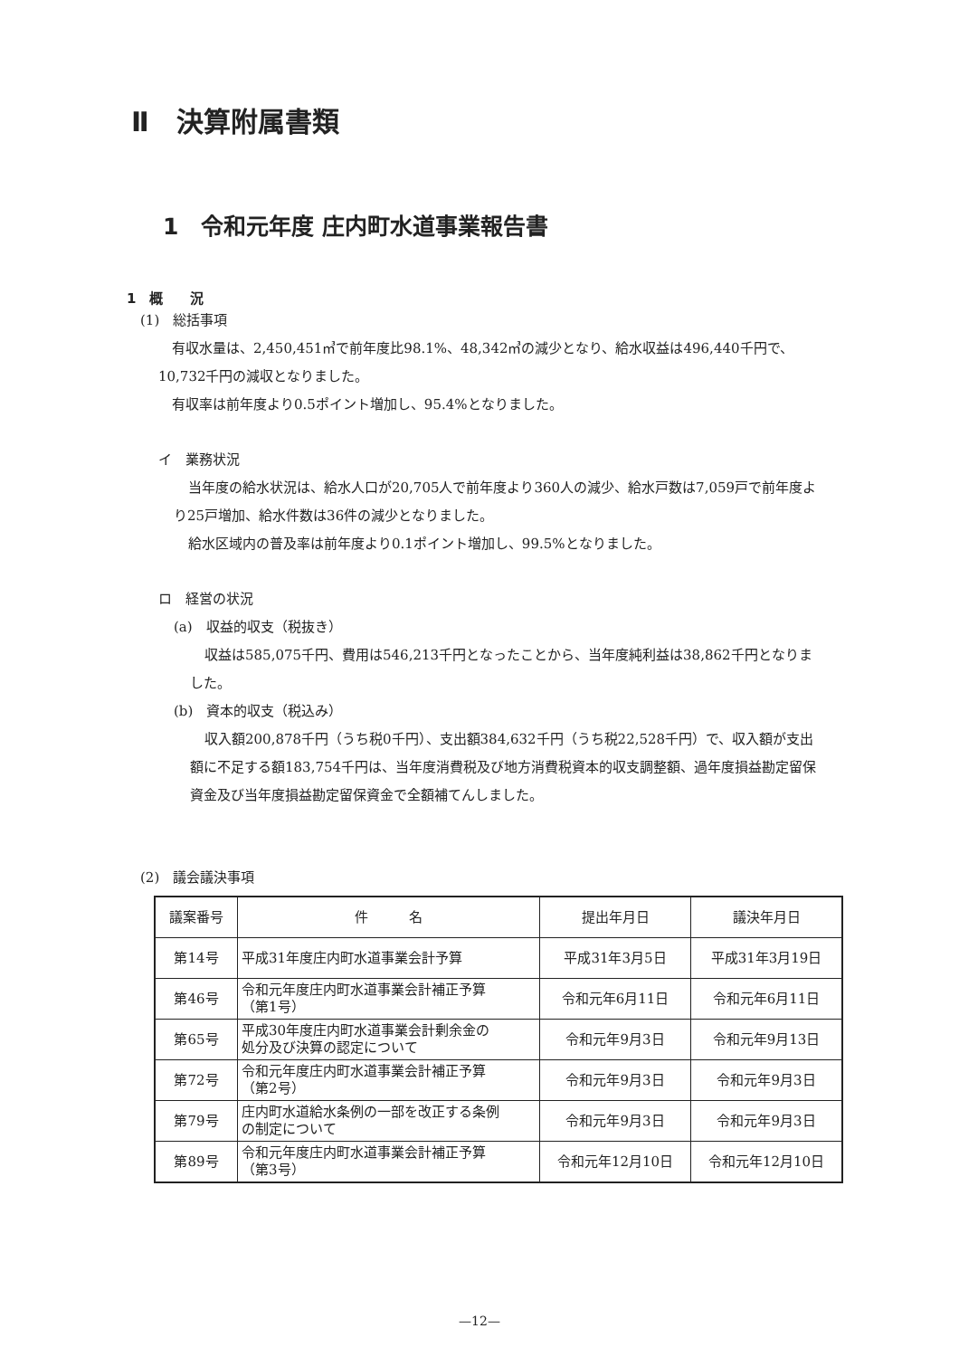Ⅱ　決算附属書類
1　令和元年度 庄内町水道事業報告書
1　概　　況
(1)　総括事項
有収水量は、2,450,451㎥で前年度比98.1%、48,342㎥の減少となり、給水収益は496,440千円で、10,732千円の減収となりました。
有収率は前年度より0.5ポイント増加し、95.4%となりました。
イ　業務状況
当年度の給水状況は、給水人口が20,705人で前年度より360人の減少、給水戸数は7,059戸で前年度より25戸増加、給水件数は36件の減少となりました。
給水区域内の普及率は前年度より0.1ポイント増加し、99.5%となりました。
ロ　経営の状況
(a)　収益的収支（税抜き）
収益は585,075千円、費用は546,213千円となったことから、当年度純利益は38,862千円となりました。
(b)　資本的収支（税込み）
収入額200,878千円（うち税0千円）、支出額384,632千円（うち税22,528千円）で、収入額が支出額に不足する額183,754千円は、当年度消費税及び地方消費税資本的収支調整額、過年度損益勘定留保資金及び当年度損益勘定留保資金で全額補てんしました。
(2)　議会議決事項
| 議案番号 | 件 名 | 提出年月日 | 議決年月日 |
| --- | --- | --- | --- |
| 第14号 | 平成31年度庄内町水道事業会計予算 | 平成31年3月5日 | 平成31年3月19日 |
| 第46号 | 令和元年度庄内町水道事業会計補正予算 （第1号） | 令和元年6月11日 | 令和元年6月11日 |
| 第65号 | 平成30年度庄内町水道事業会計剰余金の 処分及び決算の認定について | 令和元年9月3日 | 令和元年9月13日 |
| 第72号 | 令和元年度庄内町水道事業会計補正予算 （第2号） | 令和元年9月3日 | 令和元年9月3日 |
| 第79号 | 庄内町水道給水条例の一部を改正する条例 の制定について | 令和元年9月3日 | 令和元年9月3日 |
| 第89号 | 令和元年度庄内町水道事業会計補正予算 （第3号） | 令和元年12月10日 | 令和元年12月10日 |
—12—